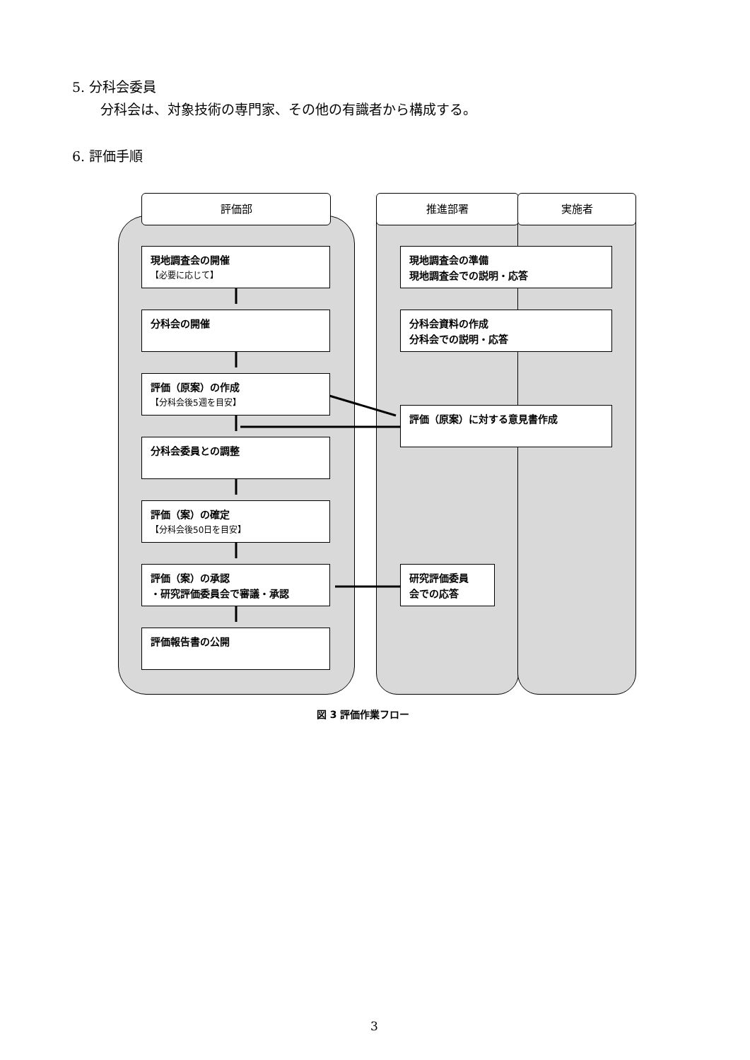5. 分科会委員
分科会は、対象技術の専門家、その他の有識者から構成する。
6. 評価手順
評価部 推進部署 実施者
現地調査会の開催
【必要に応じて】
分科会の開催
評価（原案）の作成
【分科会後5週を目安】
分科会委員との調整
評価（案）の確定
【分科会後50日を目安】
評価（案）の承認
・研究評価委員会で審議・承認
評価報告書の公開
現地調査会の準備
現地調査会での説明・応答
分科会資料の作成
分科会での説明・応答
評価（原案）に対する意見書作成
研究評価委員
会での応答
図 3 評価作業フロー
3